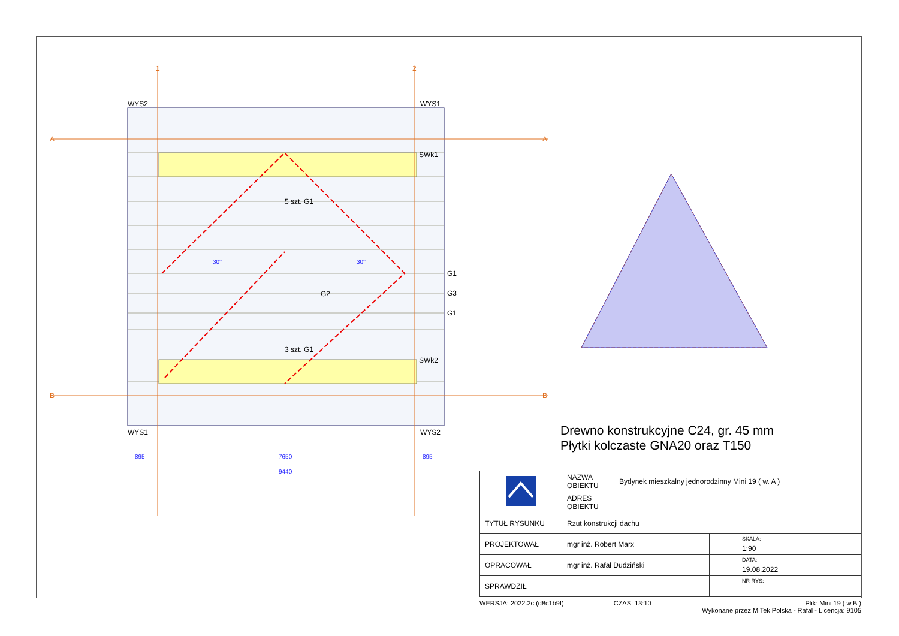WYS2
WYS1
WYS1
WYS2
5 szt. G1
3 szt. G1
G1
G3
G1
SWk1
SWk2
G2
895
7650
895
9440
30°
30°
1
2
A
A
B
B
Drewno konstrukcyjne C24, gr. 45 mm
Płytki kolczaste GNA20 oraz T150
| | NAZWA OBIEKTU | Bydynek mieszkalny jednorodzinny Mini 19 ( w. A ) | | |
| | ADRES OBIEKTU | | | |
| TYTUŁ RYSUNKU | Rzut konstrukcji dachu | | | |
| PROJEKTOWAŁ | mgr inż. Robert Marx | | | SKALA: 1:90 |
| OPRACOWAŁ | mgr inż. Rafał Dudziński | | | DATA: 19.08.2022 |
| SPRAWDZIŁ | | | | NR RYS: |
WERSJA: 2022.2c (d8c1b9f) CZAS: 13:10 Plik: Mini 19 ( w.B )
Wykonane przez MiTek Polska - Rafal - Licencja: 9105